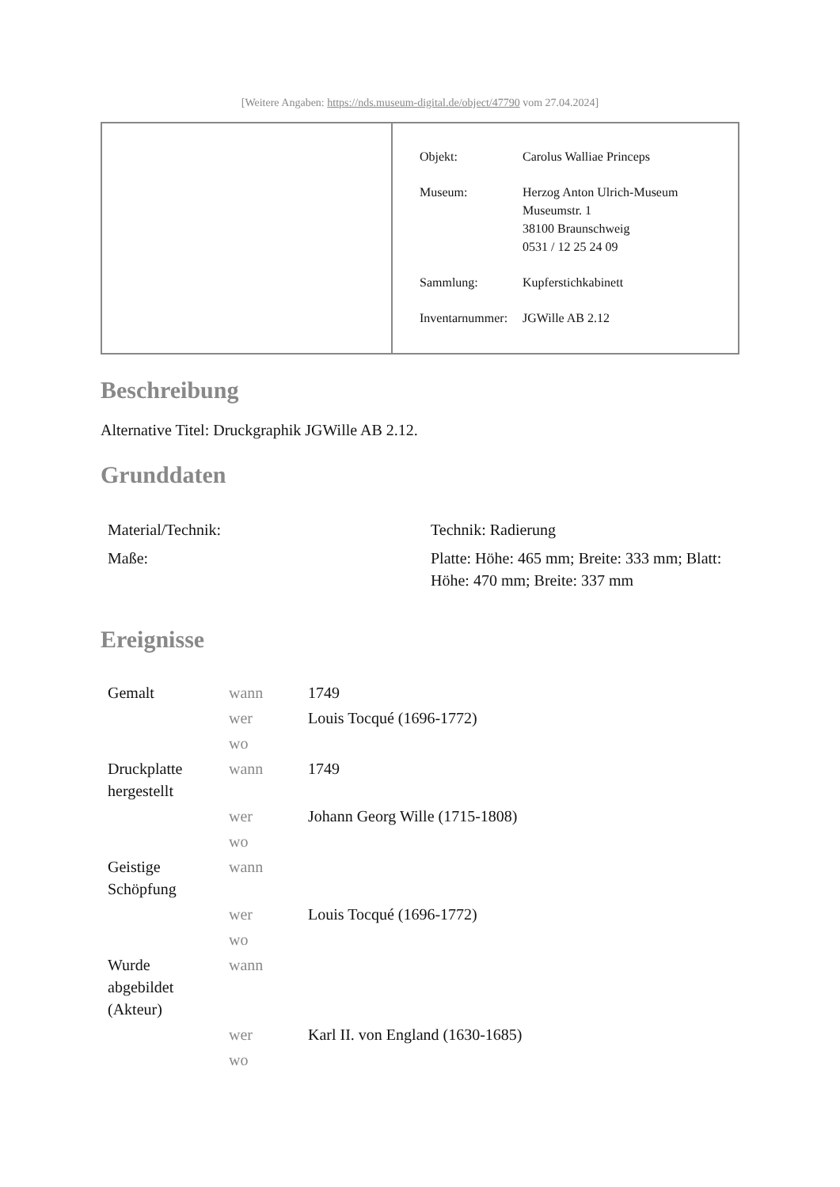[Weitere Angaben: https://nds.museum-digital.de/object/47790 vom 27.04.2024]
| Objekt: | Carolus Walliae Princeps |
| Museum: | Herzog Anton Ulrich-Museum Museumstr. 1 38100 Braunschweig 0531 / 12 25 24 09 |
| Sammlung: | Kupferstichkabinett |
| Inventarnummer: | JGWille AB 2.12 |
Beschreibung
Alternative Titel: Druckgraphik JGWille AB 2.12.
Grunddaten
| Material/Technik: | Technik: Radierung |
| Maße: | Platte: Höhe: 465 mm; Breite: 333 mm; Blatt: Höhe: 470 mm; Breite: 337 mm |
Ereignisse
| Gemalt | wann | 1749 |
| | wer | Louis Tocqué (1696-1772) |
| | wo | |
| Druckplatte hergestellt | wann | 1749 |
| | wer | Johann Georg Wille (1715-1808) |
| | wo | |
| Geistige Schöpfung | wann | |
| | wer | Louis Tocqué (1696-1772) |
| | wo | |
| Wurde abgebildet (Akteur) | wann | |
| | wer | Karl II. von England (1630-1685) |
| | wo | |